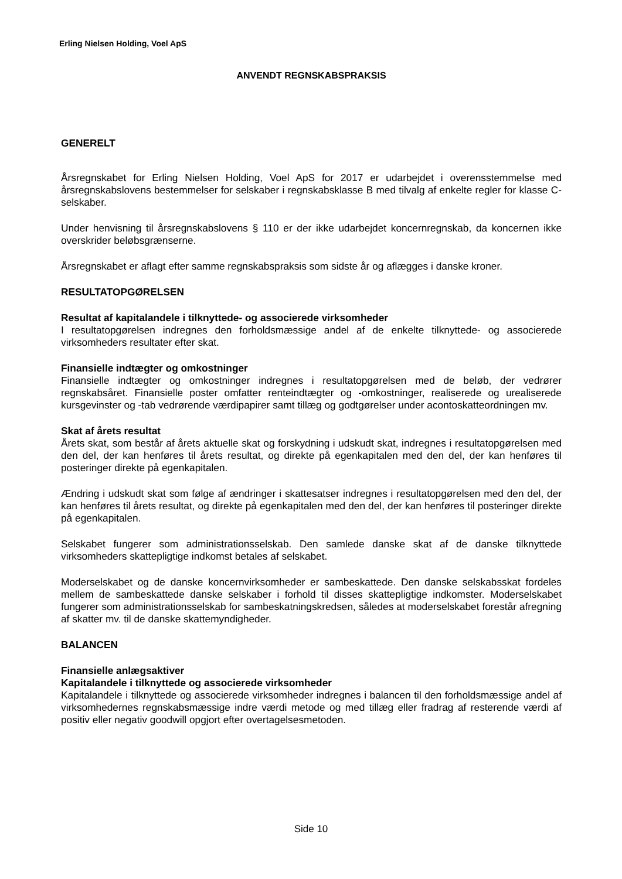Erling Nielsen Holding, Voel ApS
ANVENDT REGNSKABSPRAKSIS
GENERELT
Årsregnskabet for Erling Nielsen Holding, Voel ApS for 2017 er udarbejdet i overensstemmelse med årsregnskabslovens bestemmelser for selskaber i regnskabsklasse B med tilvalg af enkelte regler for klasse C-selskaber.
Under henvisning til årsregnskabslovens § 110 er der ikke udarbejdet koncernregnskab, da koncernen ikke overskrider beløbsgrænserne.
Årsregnskabet er aflagt efter samme regnskabspraksis som sidste år og aflægges i danske kroner.
RESULTATOPGØRELSEN
Resultat af kapitalandele i tilknyttede- og associerede virksomheder
I resultatopgørelsen indregnes den forholdsmæssige andel af de enkelte tilknyttede- og associerede virksomheders resultater efter skat.
Finansielle indtægter og omkostninger
Finansielle indtægter og omkostninger indregnes i resultatopgørelsen med de beløb, der vedrører regnskabsåret. Finansielle poster omfatter renteindtægter og -omkostninger, realiserede og urealiserede kursgevinster og -tab vedrørende værdipapirer samt tillæg og godtgørelser under acontoskatteordningen mv.
Skat af årets resultat
Årets skat, som består af årets aktuelle skat og forskydning i udskudt skat, indregnes i resultatopgørelsen med den del, der kan henføres til årets resultat, og direkte på egenkapitalen med den del, der kan henføres til posteringer direkte på egenkapitalen.
Ændring i udskudt skat som følge af ændringer i skattesatser indregnes i resultatopgørelsen med den del, der kan henføres til årets resultat, og direkte på egenkapitalen med den del, der kan henføres til posteringer direkte på egenkapitalen.
Selskabet fungerer som administrationsselskab. Den samlede danske skat af de danske tilknyttede virksomheders skattepligtige indkomst betales af selskabet.
Moderselskabet og de danske koncernvirksomheder er sambeskattede. Den danske selskabsskat fordeles mellem de sambeskattede danske selskaber i forhold til disses skattepligtige indkomster. Moderselskabet fungerer som administrationsselskab for sambeskatningskredsen, således at moderselskabet forestår afregning af skatter mv. til de danske skattemyndigheder.
BALANCEN
Finansielle anlægsaktiver
Kapitalandele i tilknyttede og associerede virksomheder
Kapitalandele i tilknyttede og associerede virksomheder indregnes i balancen til den forholdsmæssige andel af virksomhedernes regnskabsmæssige indre værdi metode og med tillæg eller fradrag af resterende værdi af positiv eller negativ goodwill opgjort efter overtagelsesmetoden.
Side 10